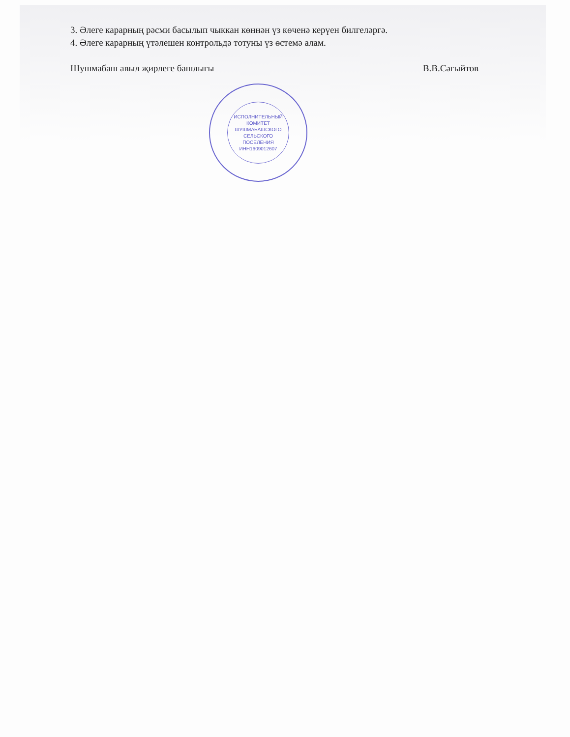3. Әлеге карарның рәсми басылып чыккан көннән үз көченә керүен билгеләргә.
4. Әлеге карарның үтәлешен контрольдә тотуны үз өстемә алам.
Шушмабаш авыл җирлеге башлыгы В.В.Сәгыйтов
ИСПОЛНИТЕЛЬНЫЙ
КОМИТЕТ
ШУШМАБАШСКОГО
СЕЛЬСКОГО
ПОСЕЛЕНИЯ
ИНН1609012607